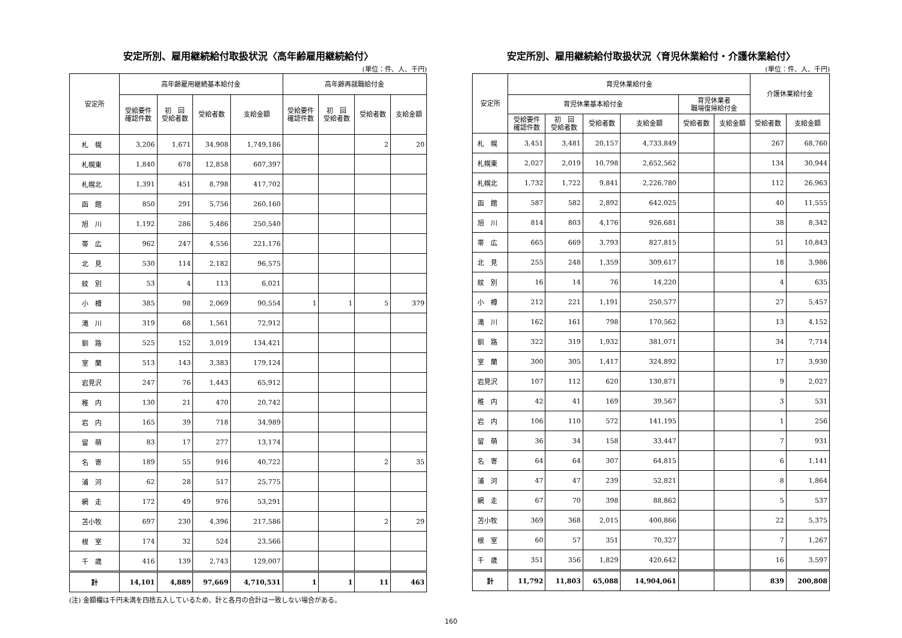安定所別、雇用継続給付取扱状況〈高年齢雇用継続給付〉
(単位：件、人、千円)
| 安定所 | 高年齢雇用継続基本給付金 | | | | 高年齢再就職給付金 | | | |
| --- | --- | --- | --- | --- | --- | --- | --- | --- |
| | 受給要件 確認件数 | 初 回 受給者数 | 受給者数 | 支給金額 | 受給要件 確認件数 | 初 回 受給者数 | 受給者数 | 支給金額 |
| 札 幌 | 3,206 | 1,671 | 34,908 | 1,749,186 | | | 2 | 20 |
| 札幌東 | 1,840 | 678 | 12,858 | 607,397 | | | | |
| 札幌北 | 1,391 | 451 | 8,798 | 417,702 | | | | |
| 函 館 | 850 | 291 | 5,756 | 260,160 | | | | |
| 旭 川 | 1,192 | 286 | 5,486 | 250,540 | | | | |
| 帯 広 | 962 | 247 | 4,556 | 221,176 | | | | |
| 北 見 | 530 | 114 | 2,182 | 96,575 | | | | |
| 紋 別 | 53 | 4 | 113 | 6,021 | | | | |
| 小 樽 | 385 | 98 | 2,069 | 90,554 | 1 | 1 | 5 | 379 |
| 滝 川 | 319 | 68 | 1,561 | 72,912 | | | | |
| 釧 路 | 525 | 152 | 3,019 | 134,421 | | | | |
| 室 蘭 | 513 | 143 | 3,383 | 179,124 | | | | |
| 岩見沢 | 247 | 76 | 1,443 | 65,912 | | | | |
| 稚 内 | 130 | 21 | 470 | 20,742 | | | | |
| 岩 内 | 165 | 39 | 718 | 34,989 | | | | |
| 留 萌 | 83 | 17 | 277 | 13,174 | | | | |
| 名 寄 | 189 | 55 | 916 | 40,722 | | | 2 | 35 |
| 浦 河 | 62 | 28 | 517 | 25,775 | | | | |
| 網 走 | 172 | 49 | 976 | 53,291 | | | | |
| 苫小牧 | 697 | 230 | 4,396 | 217,586 | | | 2 | 29 |
| 根 室 | 174 | 32 | 524 | 23,566 | | | | |
| 千 歳 | 416 | 139 | 2,743 | 129,007 | | | | |
| 計 | 14,101 | 4,889 | 97,669 | 4,710,531 | 1 | 1 | 11 | 463 |
(注) 金額欄は千円未満を四捨五入しているため、計と各月の合計は一致しない場合がある。
安定所別、雇用継続給付取扱状況〈育児休業給付・介護休業給付〉
(単位：件、人、千円)
| 安定所 | 育児休業給付金 | | | | | | 介護休業給付金 | |
| --- | --- | --- | --- | --- | --- | --- | --- | --- |
| | 育児休業基本給付金 | | | | 育児休業者 職場復帰給付金 | | | |
| | 受給要件 確認件数 | 初 回 受給者数 | 受給者数 | 支給金額 | 受給者数 | 支給金額 | 受給者数 | 支給金額 |
| 札 幌 | 3,451 | 3,481 | 20,157 | 4,733,849 | | | 267 | 68,760 |
| 札幌東 | 2,027 | 2,019 | 10,798 | 2,652,562 | | | 134 | 30,944 |
| 札幌北 | 1,732 | 1,722 | 9,841 | 2,226,780 | | | 112 | 26,963 |
| 函 館 | 587 | 582 | 2,892 | 642,025 | | | 40 | 11,555 |
| 旭 川 | 814 | 803 | 4,176 | 926,681 | | | 38 | 8,342 |
| 帯 広 | 665 | 669 | 3,793 | 827,815 | | | 51 | 10,843 |
| 北 見 | 255 | 248 | 1,359 | 309,617 | | | 18 | 3,986 |
| 紋 別 | 16 | 14 | 76 | 14,220 | | | 4 | 635 |
| 小 樽 | 212 | 221 | 1,191 | 250,577 | | | 27 | 5,457 |
| 滝 川 | 162 | 161 | 798 | 170,562 | | | 13 | 4,152 |
| 釧 路 | 322 | 319 | 1,932 | 381,071 | | | 34 | 7,714 |
| 室 蘭 | 300 | 305 | 1,417 | 324,892 | | | 17 | 3,930 |
| 岩見沢 | 107 | 112 | 620 | 130,871 | | | 9 | 2,027 |
| 稚 内 | 42 | 41 | 169 | 39,567 | | | 3 | 531 |
| 岩 内 | 106 | 110 | 572 | 141,195 | | | 1 | 256 |
| 留 萌 | 36 | 34 | 158 | 33,447 | | | 7 | 931 |
| 名 寄 | 64 | 64 | 307 | 64,815 | | | 6 | 1,141 |
| 浦 河 | 47 | 47 | 239 | 52,821 | | | 8 | 1,864 |
| 網 走 | 67 | 70 | 398 | 88,862 | | | 5 | 537 |
| 苫小牧 | 369 | 368 | 2,015 | 400,866 | | | 22 | 5,375 |
| 根 室 | 60 | 57 | 351 | 70,327 | | | 7 | 1,267 |
| 千 歳 | 351 | 356 | 1,829 | 420,642 | | | 16 | 3,597 |
| 計 | 11,792 | 11,803 | 65,088 | 14,904,061 | | | 839 | 200,808 |
160